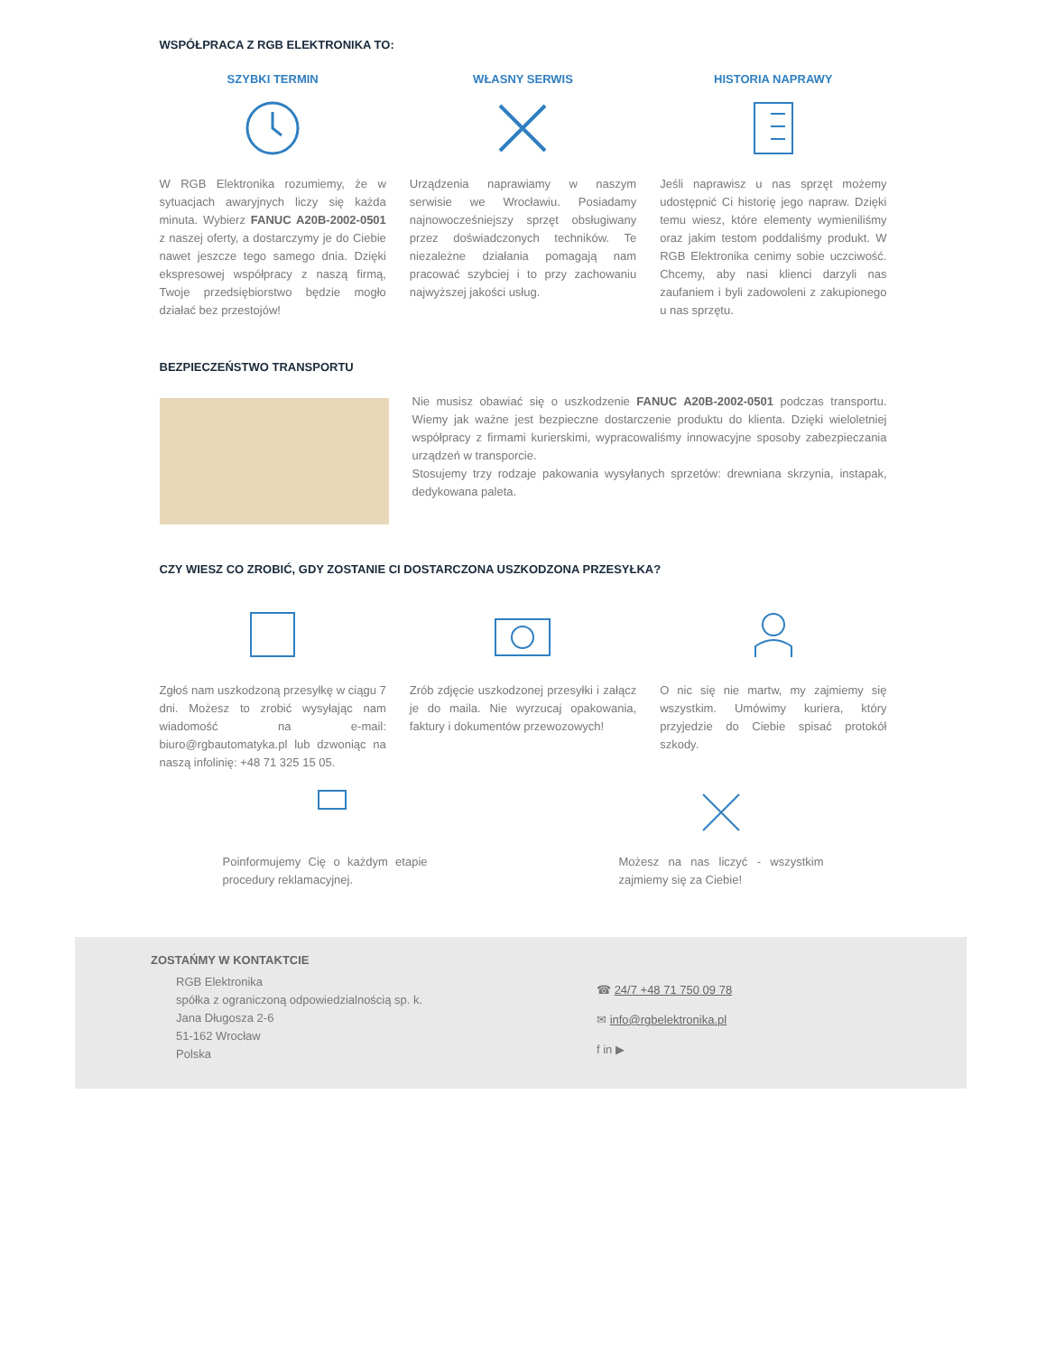WSPÓŁPRACA Z RGB ELEKTRONIKA TO:
SZYBKI TERMIN
W RGB Elektronika rozumiemy, że w sytuacjach awaryjnych liczy się każda minuta. Wybierz FANUC A20B-2002-0501 z naszej oferty, a dostarczymy je do Ciebie nawet jeszcze tego samego dnia. Dzięki ekspresowej współpracy z naszą firmą, Twoje przedsiębiorstwo będzie mogło działać bez przestojów!
WŁASNY SERWIS
Urządzenia naprawiamy w naszym serwisie we Wrocławiu. Posiadamy najnowocześniejszy sprzęt obsługiwany przez doświadczonych techników. Te niezależne działania pomagają nam pracować szybciej i to przy zachowaniu najwyższej jakości usług.
HISTORIA NAPRAWY
Jeśli naprawisz u nas sprzęt możemy udostępnić Ci historię jego napraw. Dzięki temu wiesz, które elementy wymieniliśmy oraz jakim testom poddaliśmy produkt. W RGB Elektronika cenimy sobie uczciwość. Chcemy, aby nasi klienci darzyli nas zaufaniem i byli zadowoleni z zakupionego u nas sprzętu.
BEZPIECZEŃSTWO TRANSPORTU
Nie musisz obawiać się o uszkodzenie FANUC A20B-2002-0501 podczas transportu. Wiemy jak ważne jest bezpieczne dostarczenie produktu do klienta. Dzięki wieloletniej współpracy z firmami kurierskimi, wypracowaliśmy innowacyjne sposoby zabezpieczania urządzeń w transporcie.
Stosujemy trzy rodzaje pakowania wysyłanych sprzetów: drewniana skrzynia, instapak, dedykowana paleta.
CZY WIESZ CO ZROBIĆ, GDY ZOSTANIE CI DOSTARCZONA USZKODZONA PRZESYŁKA?
Zgłoś nam uszkodzoną przesyłkę w ciągu 7 dni. Możesz to zrobić wysyłając nam wiadomość na e-mail: biuro@rgbautomatyka.pl lub dzwoniąc na naszą infolinię: +48 71 325 15 05.
Zrób zdjęcie uszkodzonej przesyłki i załącz je do maila. Nie wyrzucaj opakowania, faktury i dokumentów przewozowych!
O nic się nie martw, my zajmiemy się wszystkim. Umówimy kuriera, który przyjedzie do Ciebie spisać protokół szkody.
Poinformujemy Cię o każdym etapie procedury reklamacyjnej.
Możesz na nas liczyć - wszystkim zajmiemy się za Ciebie!
ZOSTAŃMY W KONTAKTCIE
RGB Elektronika
spółka z ograniczoną odpowiedzialnością sp. k.
Jana Długosza 2-6
51-162 Wrocław
Polska
☎ 24/7 +48 71 750 09 78
✉ info@rgbelektronika.pl
f in ▶